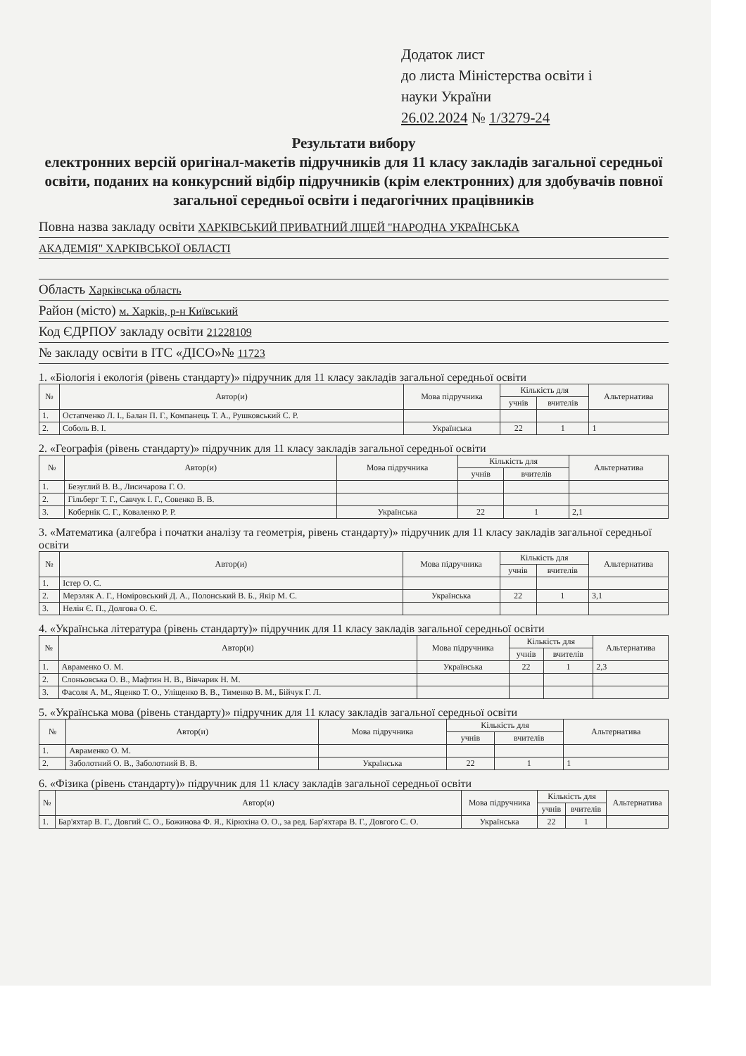Додаток лист
до листа Міністерства освіти і
науки України
26.02.2024 № 1/3279-24
Результати вибору
електронних версій оригінал-макетів підручників для 11 класу закладів загальної середньої освіти, поданих на конкурсний відбір підручників (крім електронних) для здобувачів повної загальної середньої освіти і педагогічних працівників
Повна назва закладу освіти ХАРКІВСЬКИЙ ПРИВАТНИЙ ЛІЦЕЙ "НАРОДНА УКРАЇНСЬКА
АКАДЕМІЯ" ХАРКІВСЬКОЇ ОБЛАСТІ
Область Харківська область
Район (місто) м. Харків, р-н Київський
Код ЄДРПОУ закладу освіти 21228109
№ закладу освіти в ІТС «ДІСО»№ 11723
1. «Біологія і екологія (рівень стандарту)» підручник для 11 класу закладів загальної середньої освіти
| № | Автор(и) | Мова підручника | Кількість для | | Альтернатива |
| --- | --- | --- | --- | --- | --- |
| | | | учнів | вчителів | |
| 1. | Остапченко Л. І., Балан П. Г., Компанець Т. А., Рушковський С. Р. | | | | |
| 2. | Соболь В. І. | Українська | 22 | 1 | 1 |
2. «Географія (рівень стандарту)» підручник для 11 класу закладів загальної середньої освіти
| № | Автор(и) | Мова підручника | Кількість для | | Альтернатива |
| --- | --- | --- | --- | --- | --- |
| | | | учнів | вчителів | |
| 1. | Безуглий В. В., Лисичарова Г. О. | | | | |
| 2. | Гільберг Т. Г., Савчук І. Г., Совенко В. В. | | | | |
| 3. | Кобернік С. Г., Коваленко Р. Р. | Українська | 22 | 1 | 2,1 |
3. «Математика (алгебра і початки аналізу та геометрія, рівень стандарту)» підручник для 11 класу закладів загальної середньої освіти
| № | Автор(и) | Мова підручника | Кількість для | | Альтернатива |
| --- | --- | --- | --- | --- | --- |
| | | | учнів | вчителів | |
| 1. | Істер О. С. | | | | |
| 2. | Мерзляк А. Г., Номіровський Д. А., Полонський В. Б., Якір М. С. | Українська | 22 | 1 | 3,1 |
| 3. | Нелін Є. П., Долгова О. Є. | | | | |
4. «Українська література (рівень стандарту)» підручник для 11 класу закладів загальної середньої освіти
| № | Автор(и) | Мова підручника | Кількість для | | Альтернатива |
| --- | --- | --- | --- | --- | --- |
| | | | учнів | вчителів | |
| 1. | Авраменко О. М. | Українська | 22 | 1 | 2,3 |
| 2. | Слоньовська О. В., Мафтин Н. В., Вівчарик Н. М. | | | | |
| 3. | Фасоля А. М., Яценко Т. О., Уліщенко В. В., Тименко В. М., Бійчук Г. Л. | | | | |
5. «Українська мова (рівень стандарту)» підручник для 11 класу закладів загальної середньої освіти
| № | Автор(и) | Мова підручника | Кількість для | | Альтернатива |
| --- | --- | --- | --- | --- | --- |
| | | | учнів | вчителів | |
| 1. | Авраменко О. М. | | | | |
| 2. | Заболотний О. В., Заболотний В. В. | Українська | 22 | 1 | 1 |
6. «Фізика (рівень стандарту)» підручник для 11 класу закладів загальної середньої освіти
| № | Автор(и) | Мова підручника | Кількість для | | Альтернатива |
| --- | --- | --- | --- | --- | --- |
| | | | учнів | вчителів | |
| 1. | Бар'яхтар В. Г., Довгий С. О., Божинова Ф. Я., Кірюхіна О. О., за ред. Бар'яхтара В. Г., Довгого С. О. | Українська | 22 | 1 | |